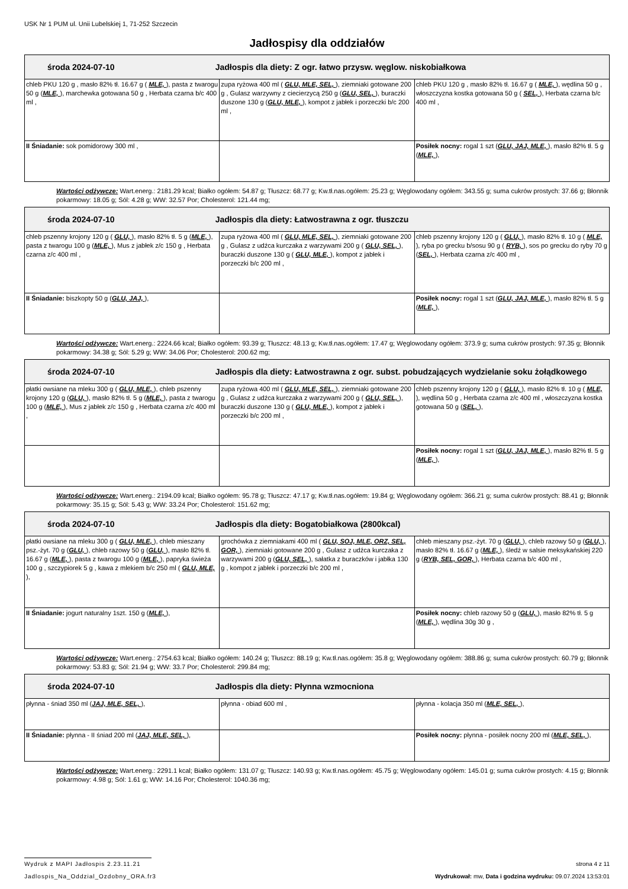USK Nr 1 PUM ul. Unii Lubelskiej 1, 71-252 Szczecin
Jadłospisy dla oddziałów
| środa 2024-07-10 Jadłospis dla diety: Z ogr. łatwo przysw. węglow. niskobiałkowa | | |
| chleb PKU 120 g , masło 82% tł. 16.67 g ( MLE, ), pasta z twarogu 50 g ( MLE, ), marchewka gotowana 50 g , Herbata czarna b/c 400 ml , | zupa ryżowa 400 ml ( GLU, MLE, SEL, ), ziemniaki gotowane 200 g , Gulasz warzywny z ciecierzycą 250 g ( GLU, SEL, ), buraczki duszone 130 g ( GLU, MLE, ), kompot z jabłek i porzeczki b/c 200 ml , | chleb PKU 120 g , masło 82% tł. 16.67 g ( MLE, ), wędlina 50 g , włoszczyzna kostka gotowana 50 g ( SEL, ), Herbata czarna b/c 400 ml , |
| II Śniadanie: sok pomidorowy 300 ml , | | Posiłek nocny: rogal 1 szt ( GLU, JAJ, MLE, ), masło 82% tł. 5 g ( MLE, ), |
Wartości odżywcze: Wart.energ.: 2181.29 kcal; Białko ogółem: 54.87 g; Tłuszcz: 68.77 g; Kw.tł.nas.ogółem: 25.23 g; Węglowodany ogółem: 343.55 g; suma cukrów prostych: 37.66 g; Błonnik pokarmowy: 18.05 g; Sól: 4.28 g; WW: 32.57 Por; Cholesterol: 121.44 mg;
| środa 2024-07-10 Jadłospis dla diety: Łatwostrawna z ogr. tłuszczu | | |
| chleb pszenny krojony 120 g ( GLU, ), masło 82% tł. 5 g ( MLE, ), pasta z twarogu 100 g ( MLE, ), Mus z jabłek z/c 150 g , Herbata czarna z/c 400 ml , | zupa ryżowa 400 ml ( GLU, MLE, SEL, ), ziemniaki gotowane 200 g , Gulasz z udźca kurczaka z warzywami 200 g ( GLU, SEL, ), buraczki duszone 130 g ( GLU, MLE, ), kompot z jabłek i porzeczki b/c 200 ml , | chleb pszenny krojony 120 g ( GLU, ), masło 82% tł. 10 g ( MLE, ), ryba po grecku b/sosu 90 g ( RYB, ), sos po grecku do ryby 70 g ( SEL, ), Herbata czarna z/c 400 ml , |
| II Śniadanie: biszkopty 50 g ( GLU, JAJ, ), | | Posiłek nocny: rogal 1 szt ( GLU, JAJ, MLE, ), masło 82% tł. 5 g ( MLE, ), |
Wartości odżywcze: Wart.energ.: 2224.66 kcal; Białko ogółem: 93.39 g; Tłuszcz: 48.13 g; Kw.tł.nas.ogółem: 17.47 g; Węglowodany ogółem: 373.9 g; suma cukrów prostych: 97.35 g; Błonnik pokarmowy: 34.38 g; Sól: 5.29 g; WW: 34.06 Por; Cholesterol: 200.62 mg;
| środa 2024-07-10 Jadłospis dla diety: Łatwostrawna z ogr. subst. pobudzających wydzielanie soku żołądkowego | | |
| płatki owsiane na mleku 300 g ( GLU, MLE, ), chleb pszenny krojony 120 g ( GLU, ), masło 82% tł. 5 g ( MLE, ), pasta z twarogu 100 g ( MLE, ), Mus z jabłek z/c 150 g , Herbata czarna z/c 400 ml , | zupa ryżowa 400 ml ( GLU, MLE, SEL, ), ziemniaki gotowane 200 g , Gulasz z udźca kurczaka z warzywami 200 g ( GLU, SEL, ), buraczki duszone 130 g ( GLU, MLE, ), kompot z jabłek i porzeczki b/c 200 ml , | chleb pszenny krojony 120 g ( GLU, ), masło 82% tł. 10 g ( MLE, ), wędlina 50 g , Herbata czarna z/c 400 ml , włoszczyzna kostka gotowana 50 g ( SEL, ), |
| | | Posiłek nocny: rogal 1 szt ( GLU, JAJ, MLE, ), masło 82% tł. 5 g ( MLE, ), |
Wartości odżywcze: Wart.energ.: 2194.09 kcal; Białko ogółem: 95.78 g; Tłuszcz: 47.17 g; Kw.tł.nas.ogółem: 19.84 g; Węglowodany ogółem: 366.21 g; suma cukrów prostych: 88.41 g; Błonnik pokarmowy: 35.15 g; Sól: 5.43 g; WW: 33.24 Por; Cholesterol: 151.62 mg;
| środa 2024-07-10 Jadłospis dla diety: Bogatobiałkowa (2800kcal) | | |
| płatki owsiane na mleku 300 g ( GLU, MLE, ), chleb mieszany psz.-żyt. 70 g ( GLU, ), chleb razowy 50 g ( GLU, ), masło 82% tł. 16.67 g ( MLE, ), pasta z twarogu 100 g ( MLE, ), papryka świeża 100 g , szczypiorek 5 g , kawa z mlekiem b/c 250 ml ( GLU, MLE, ), | grochówka z ziemniakami 400 ml ( GLU, SOJ, MLE, ORZ, SEL, GOR, ), ziemniaki gotowane 200 g , Gulasz z udźca kurczaka z warzywami 200 g ( GLU, SEL, ), sałatka z buraczków i jabłka 130 g , kompot z jabłek i porzeczki b/c 200 ml , | chleb mieszany psz.-żyt. 70 g ( GLU, ), chleb razowy 50 g ( GLU, ), masło 82% tł. 16.67 g ( MLE, ), śledź w salsie meksykańskiej 220 g ( RYB, SEL, GOR, ), Herbata czarna b/c 400 ml , |
| II Śniadanie: jogurt naturalny 1szt. 150 g ( MLE, ), | | Posiłek nocny: chleb razowy 50 g ( GLU, ), masło 82% tł. 5 g ( MLE, ), wędlina 30g 30 g , |
Wartości odżywcze: Wart.energ.: 2754.63 kcal; Białko ogółem: 140.24 g; Tłuszcz: 88.19 g; Kw.tł.nas.ogółem: 35.8 g; Węglowodany ogółem: 388.86 g; suma cukrów prostych: 60.79 g; Błonnik pokarmowy: 53.83 g; Sól: 21.94 g; WW: 33.7 Por; Cholesterol: 299.84 mg;
| środa 2024-07-10 Jadłospis dla diety: Płynna wzmocniona | | |
| płynna - śniad 350 ml ( JAJ, MLE, SEL, ), | płynna - obiad 600 ml , | płynna - kolacja 350 ml ( MLE, SEL, ), |
| II Śniadanie: płynna - II śniad 200 ml ( JAJ, MLE, SEL, ), | | Posiłek nocny: płynna - posiłek nocny 200 ml ( MLE, SEL, ), |
Wartości odżywcze: Wart.energ.: 2291.1 kcal; Białko ogółem: 131.07 g; Tłuszcz: 140.93 g; Kw.tł.nas.ogółem: 45.75 g; Węglowodany ogółem: 145.01 g; suma cukrów prostych: 4.15 g; Błonnik pokarmowy: 4.98 g; Sól: 1.61 g; WW: 14.16 Por; Cholesterol: 1040.36 mg;
Wydruk z MAPI Jadłospis 2.23.11.21 strona 4 z 11
Jadlospis_Na_Oddzial_Ozdobny_ORA.fr3 Wydrukował: mw, Data i godzina wydruku: 09.07.2024 13:53:01